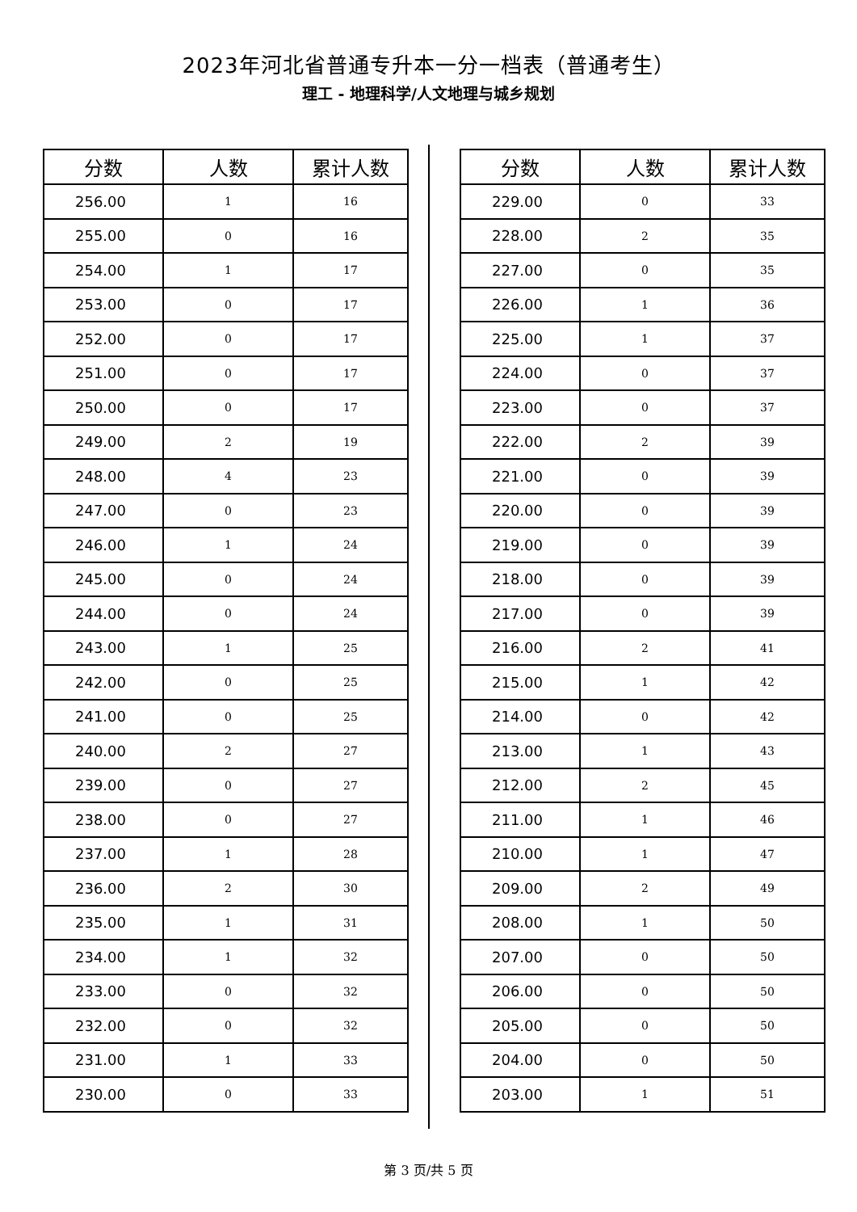2023年河北省普通专升本一分一档表（普通考生）
理工 - 地理科学/人文地理与城乡规划
| 分数 | 人数 | 累计人数 |
| --- | --- | --- |
| 256.00 | 1 | 16 |
| 255.00 | 0 | 16 |
| 254.00 | 1 | 17 |
| 253.00 | 0 | 17 |
| 252.00 | 0 | 17 |
| 251.00 | 0 | 17 |
| 250.00 | 0 | 17 |
| 249.00 | 2 | 19 |
| 248.00 | 4 | 23 |
| 247.00 | 0 | 23 |
| 246.00 | 1 | 24 |
| 245.00 | 0 | 24 |
| 244.00 | 0 | 24 |
| 243.00 | 1 | 25 |
| 242.00 | 0 | 25 |
| 241.00 | 0 | 25 |
| 240.00 | 2 | 27 |
| 239.00 | 0 | 27 |
| 238.00 | 0 | 27 |
| 237.00 | 1 | 28 |
| 236.00 | 2 | 30 |
| 235.00 | 1 | 31 |
| 234.00 | 1 | 32 |
| 233.00 | 0 | 32 |
| 232.00 | 0 | 32 |
| 231.00 | 1 | 33 |
| 230.00 | 0 | 33 |
| 分数 | 人数 | 累计人数 |
| --- | --- | --- |
| 229.00 | 0 | 33 |
| 228.00 | 2 | 35 |
| 227.00 | 0 | 35 |
| 226.00 | 1 | 36 |
| 225.00 | 1 | 37 |
| 224.00 | 0 | 37 |
| 223.00 | 0 | 37 |
| 222.00 | 2 | 39 |
| 221.00 | 0 | 39 |
| 220.00 | 0 | 39 |
| 219.00 | 0 | 39 |
| 218.00 | 0 | 39 |
| 217.00 | 0 | 39 |
| 216.00 | 2 | 41 |
| 215.00 | 1 | 42 |
| 214.00 | 0 | 42 |
| 213.00 | 1 | 43 |
| 212.00 | 2 | 45 |
| 211.00 | 1 | 46 |
| 210.00 | 1 | 47 |
| 209.00 | 2 | 49 |
| 208.00 | 1 | 50 |
| 207.00 | 0 | 50 |
| 206.00 | 0 | 50 |
| 205.00 | 0 | 50 |
| 204.00 | 0 | 50 |
| 203.00 | 1 | 51 |
第 3 页/共 5 页